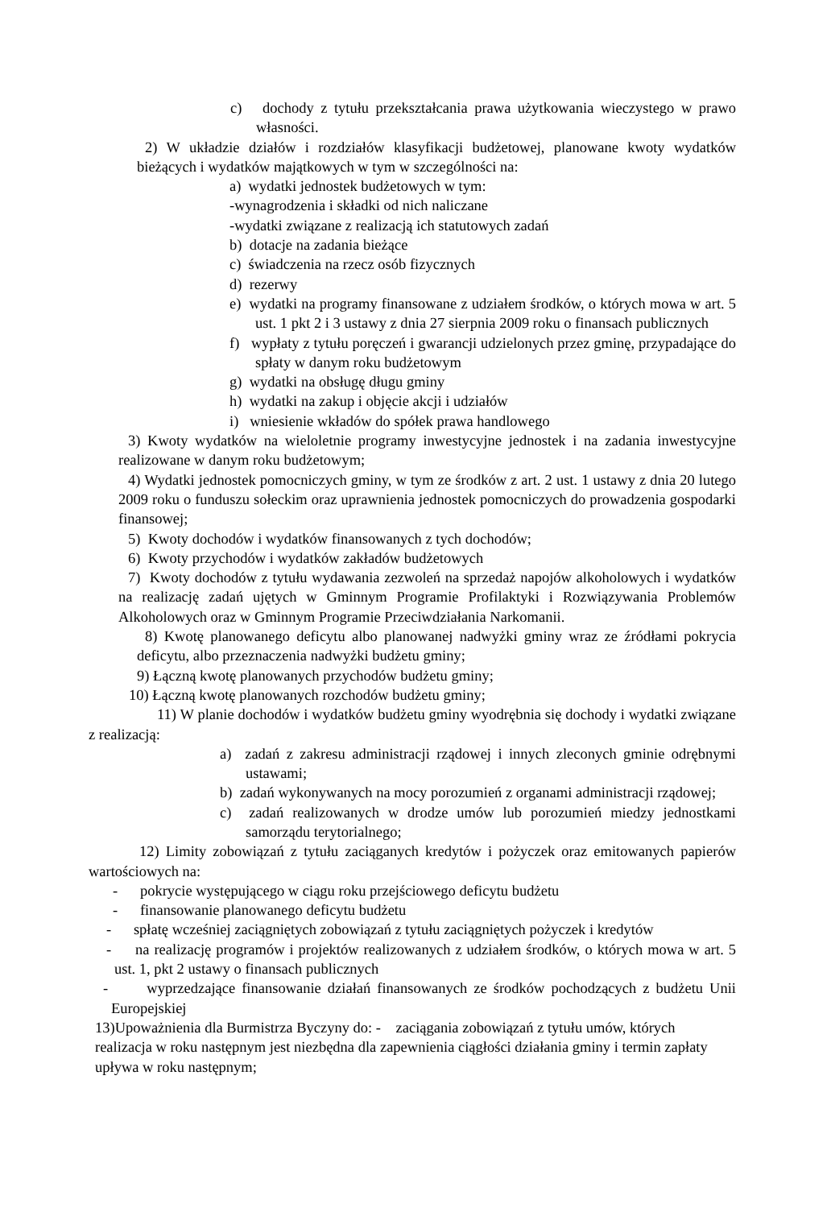c) dochody z tytułu przekształcania prawa użytkowania wieczystego w prawo własności.
2) W układzie działów i rozdziałów klasyfikacji budżetowej, planowane kwoty wydatków bieżących i wydatków majątkowych w tym w szczególności na:
a) wydatki jednostek budżetowych w tym:
-wynagrodzenia i składki od nich naliczane
-wydatki związane z realizacją ich statutowych zadań
b) dotacje na zadania bieżące
c) świadczenia na rzecz osób fizycznych
d) rezerwy
e) wydatki na programy finansowane z udziałem środków, o których mowa w art. 5 ust. 1 pkt 2 i 3 ustawy z dnia 27 sierpnia 2009 roku o finansach publicznych
f) wypłaty z tytułu poręczeń i gwarancji udzielonych przez gminę, przypadające do spłaty w danym roku budżetowym
g) wydatki na obsługę długu gminy
h) wydatki na zakup i objęcie akcji i udziałów
i) wniesienie wkładów do spółek prawa handlowego
3) Kwoty wydatków na wieloletnie programy inwestycyjne jednostek i na zadania inwestycyjne realizowane w danym roku budżetowym;
4) Wydatki jednostek pomocniczych gminy, w tym ze środków z art. 2 ust. 1 ustawy z dnia 20 lutego 2009 roku o funduszu sołeckim oraz uprawnienia jednostek pomocniczych do prowadzenia gospodarki finansowej;
5) Kwoty dochodów i wydatków finansowanych z tych dochodów;
6) Kwoty przychodów i wydatków zakładów budżetowych
7) Kwoty dochodów z tytułu wydawania zezwoleń na sprzedaż napojów alkoholowych i wydatków na realizację zadań ujętych w Gminnym Programie Profilaktyki i Rozwiązywania Problemów Alkoholowych oraz w Gminnym Programie Przeciwdziałania Narkomanii.
8) Kwotę planowanego deficytu albo planowanej nadwyżki gminy wraz ze źródłami pokrycia deficytu, albo przeznaczenia nadwyżki budżetu gminy;
9) Łączną kwotę planowanych przychodów budżetu gminy;
10) Łączną kwotę planowanych rozchodów budżetu gminy;
11) W planie dochodów i wydatków budżetu gminy wyodrębnia się dochody i wydatki związane z realizacją:
a) zadań z zakresu administracji rządowej i innych zleconych gminie odrębnymi ustawami;
b) zadań wykonywanych na mocy porozumień z organami administracji rządowej;
c) zadań realizowanych w drodze umów lub porozumień miedzy jednostkami samorządu terytorialnego;
12) Limity zobowiązań z tytułu zaciąganych kredytów i pożyczek oraz emitowanych papierów wartościowych na:
- pokrycie występującego w ciągu roku przejściowego deficytu budżetu
- finansowanie planowanego deficytu budżetu
- spłatę wcześniej zaciągniętych zobowiązań z tytułu zaciągniętych pożyczek i kredytów
- na realizację programów i projektów realizowanych z udziałem środków, o których mowa w art. 5 ust. 1, pkt 2 ustawy o finansach publicznych
- wyprzedzające finansowanie działań finansowanych ze środków pochodzących z budżetu Unii Europejskiej
13)Upoważnienia dla Burmistrza Byczyny do: - zaciągania zobowiązań z tytułu umów, których realizacja w roku następnym jest niezbędna dla zapewnienia ciągłości działania gminy i termin zapłaty upływa w roku następnym;